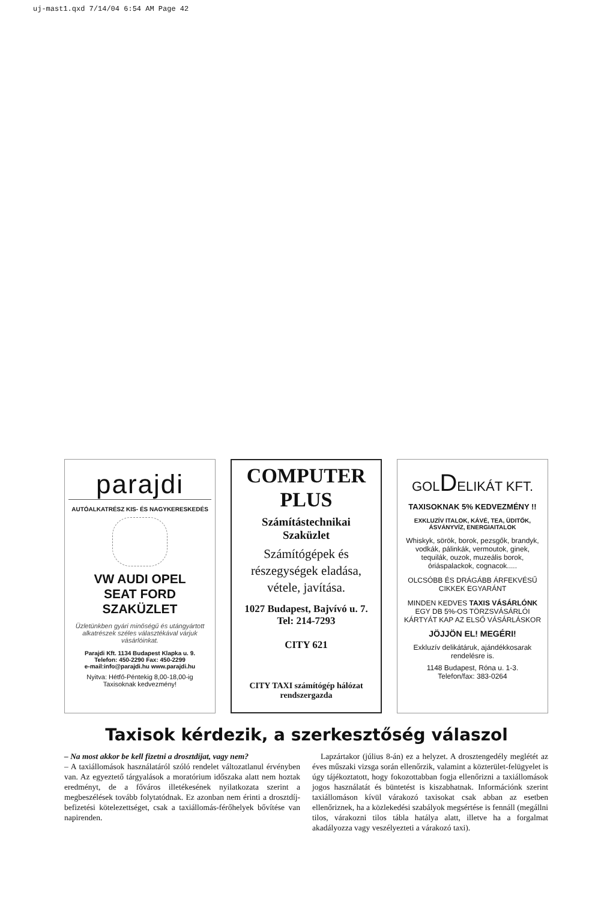uj-mast1.qxd 7/14/04 6:54 AM Page 42
parajdi
AUTÓALKATRÉSZ KIS- ÉS NAGYKERESKEDÉS
VW AUDI OPEL
SEAT FORD
SZAKÜZLET
Üzletünkben gyári minőségű és utángyártott alkatrészek széles választékával várjuk vásárlóinkat.
Parajdi Kft. 1134 Budapest Klapka u. 9.
Telefon: 450-2290 Fax: 450-2299
e-mail:info@parajdi.hu www.parajdi.hu
Nyitva: Hétfő-Péntekig 8,00-18,00-ig
Taxisoknak kedvezmény!
COMPUTER
PLUS
Számítástechnikai
Szaküzlet
Számítógépek és részegységek eladása, vétele, javítása.
1027 Budapest, Bajvívó u. 7.
Tel: 214-7293
CITY 621
CITY TAXI számítógép hálózat rendszergazda
GOLDELIKÁT KFT.
TAXISOKNAK 5% KEDVEZMÉNY !!
EXKLUZÍV ITALOK, KÁVÉ, TEA, ÜDITŐK, ÁSVÁNYVÍZ, ENERGIAITALOK
Whiskyk, sörök, borok, pezsgők, brandyk, vodkák, pálinkák, vermoutok, ginek, tequilák, ouzok, muzeális borok, óriáspalackok, cognacok.....
OLCSÓBB ÉS DRÁGÁBB ÁRFEKVÉSŰ CIKKEK EGYARÁNT
MINDEN KEDVES TAXIS VÁSÁRLÓNK EGY DB 5%-OS TÖRZSVÁSÁRLÓI KÁRTYÁT KAP AZ ELSŐ VÁSÁRLÁSKOR
JÖJJÖN EL! MEGÉRI!
Exkluzív delikátáruk, ajándékkosarak rendelésre is.
1148 Budapest, Róna u. 1-3.
Telefon/fax: 383-0264
Taxisok kérdezik, a szerkesztőség válaszol
– Na most akkor be kell fizetni a drosztdíjat, vagy nem?
– A taxiállomások használatáról szóló rendelet változatlanul érvényben van. Az egyeztető tárgyalások a moratórium időszaka alatt nem hoztak eredményt, de a főváros illetékesének nyilatkozata szerint a megbeszélések tovább folytatódnak. Ez azonban nem érinti a drosztdíj-befizetési kötelezettséget, csak a taxiállomás-férőhelyek bővítése van napirenden.
Lapzártakor (július 8-án) ez a helyzet. A drosztengedély meglétét az éves műszaki vizsga során ellenőrzik, valamint a közterület-felügyelet is úgy tájékoztatott, hogy fokozottabban fogja ellenőrizni a taxiállomások jogos használatát és büntetést is kiszabhatnak. Információnk szerint taxiállomáson kívül várakozó taxisokat csak abban az esetben ellenőriznek, ha a közlekedési szabályok megsértése is fennáll (megállni tilos, várakozni tilos tábla hatálya alatt, illetve ha a forgalmat akadályozza vagy veszélyezteti a várakozó taxi).